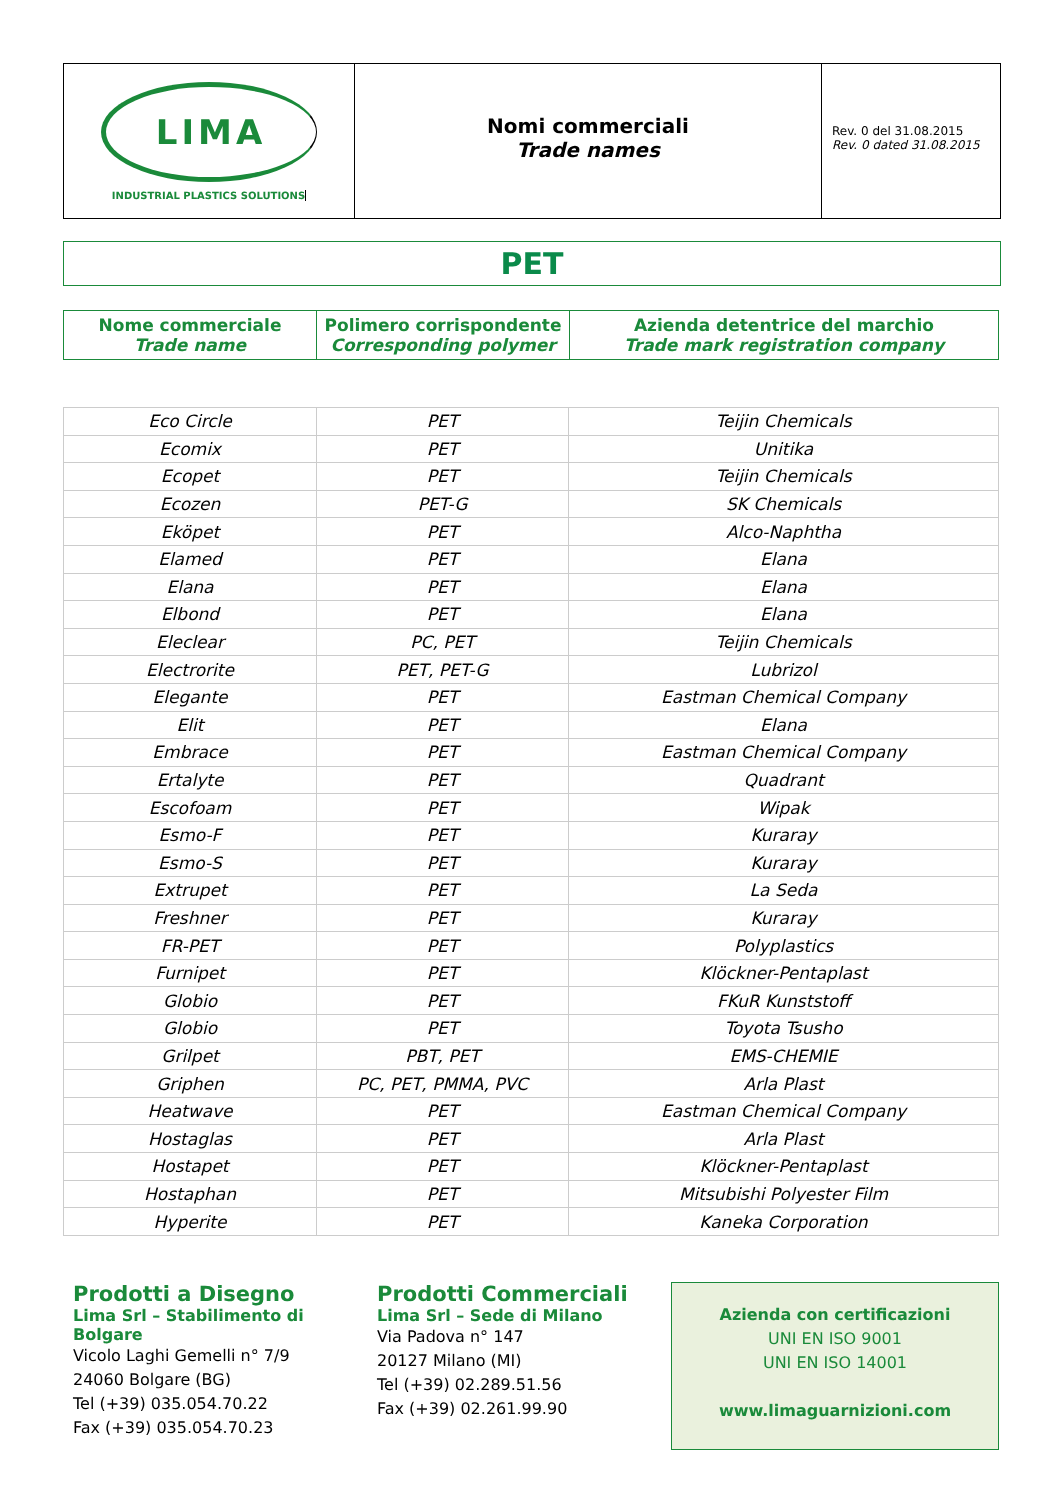LIMA
INDUSTRIAL PLASTICS SOLUTIONS
Nomi commerciali
Trade names
Rev. 0 del 31.08.2015
Rev. 0 dated 31.08.2015
PET
| Nome commerciale Trade name | Polimero corrispondente Corresponding polymer | Azienda detentrice del marchio Trade mark registration company |
| --- | --- | --- |
| Eco Circle | PET | Teijin Chemicals |
| Ecomix | PET | Unitika |
| Ecopet | PET | Teijin Chemicals |
| Ecozen | PET-G | SK Chemicals |
| Eköpet | PET | Alco-Naphtha |
| Elamed | PET | Elana |
| Elana | PET | Elana |
| Elbond | PET | Elana |
| Eleclear | PC, PET | Teijin Chemicals |
| Electrorite | PET, PET-G | Lubrizol |
| Elegante | PET | Eastman Chemical Company |
| Elit | PET | Elana |
| Embrace | PET | Eastman Chemical Company |
| Ertalyte | PET | Quadrant |
| Escofoam | PET | Wipak |
| Esmo-F | PET | Kuraray |
| Esmo-S | PET | Kuraray |
| Extrupet | PET | La Seda |
| Freshner | PET | Kuraray |
| FR-PET | PET | Polyplastics |
| Furnipet | PET | Klöckner-Pentaplast |
| Globio | PET | FKuR Kunststoff |
| Globio | PET | Toyota Tsusho |
| Grilpet | PBT, PET | EMS-CHEMIE |
| Griphen | PC, PET, PMMA, PVC | Arla Plast |
| Heatwave | PET | Eastman Chemical Company |
| Hostaglas | PET | Arla Plast |
| Hostapet | PET | Klöckner-Pentaplast |
| Hostaphan | PET | Mitsubishi Polyester Film |
| Hyperite | PET | Kaneka Corporation |
Prodotti a Disegno
Lima Srl – Stabilimento di Bolgare
Vicolo Laghi Gemelli n° 7/9
24060 Bolgare (BG)
Tel (+39) 035.054.70.22
Fax (+39) 035.054.70.23
Prodotti Commerciali
Lima Srl – Sede di Milano
Via Padova n° 147
20127 Milano (MI)
Tel (+39) 02.289.51.56
Fax (+39) 02.261.99.90
Azienda con certificazioni
UNI EN ISO 9001
UNI EN ISO 14001
www.limaguarnizioni.com